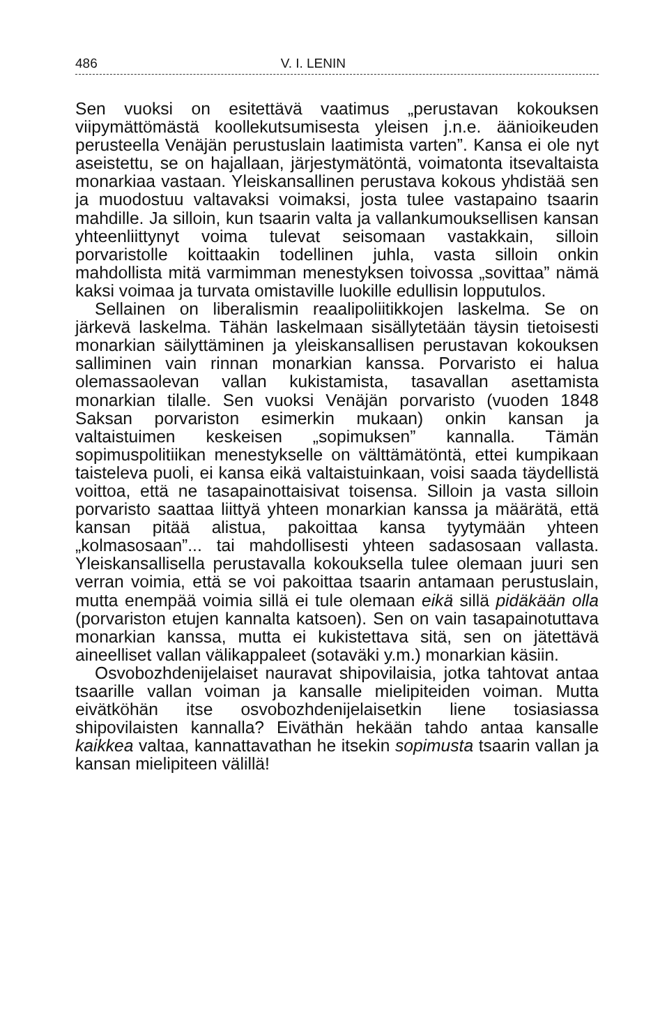486 V. I. LENIN
Sen vuoksi on esitettävä vaatimus „perustavan kokouksen viipymättömästä koollekutsumisesta yleisen j.n.e. äänioikeuden perusteella Venäjän perustuslain laatimista varten”. Kansa ei ole nyt aseistettu, se on hajallaan, järjestymätöntä, voimatonta itsevaltaista monarkiaa vastaan. Yleiskansallinen perustava kokous yhdistää sen ja muodostuu valtavaksi voimaksi, josta tulee vastapaino tsaarin mahdille. Ja silloin, kun tsaarin valta ja vallankumouksellisen kansan yhteenliittynyt voima tulevat seisomaan vastakkain, silloin porvaristolle koittaakin todellinen juhla, vasta silloin onkin mahdollista mitä varmimman menestyksen toivossa „sovittaa” nämä kaksi voimaa ja turvata omistaville luokille edullisin lopputulos.
Sellainen on liberalismin reaalipoliitikkojen laskelma. Se on järkevä laskelma. Tähän laskelmaan sisällytetään täysin tietoisesti monarkian säilyttäminen ja yleiskansallisen perustavan kokouksen salliminen vain rinnan monarkian kanssa. Porvaristo ei halua olemassaolevan vallan kukistamista, tasavallan asettamista monarkian tilalle. Sen vuoksi Venäjän porvaristo (vuoden 1848 Saksan porvariston esimerkin mukaan) onkin kansan ja valtaistuimen keskeisen „sopimuksen” kannalla. Tämän sopimuspolitiikan menestykselle on välttämätöntä, ettei kumpikaan taisteleva puoli, ei kansa eikä valtaistuinkaan, voisi saada täydellistä voittoa, että ne tasapainottaisivat toisensa. Silloin ja vasta silloin porvaristo saattaa liittyä yhteen monarkian kanssa ja määrätä, että kansan pitää alistua, pakoittaa kansa tyytymään yhteen „kolmasosaan”... tai mahdollisesti yhteen sadasosaan vallasta. Yleiskansallisella perustavalla kokouksella tulee olemaan juuri sen verran voimia, että se voi pakoittaa tsaarin antamaan perustuslain, mutta enempää voimia sillä ei tule olemaan eikä sillä pidäkään olla (porvariston etujen kannalta katsoen). Sen on vain tasapainotuttava monarkian kanssa, mutta ei kukistettava sitä, sen on jätettävä aineelliset vallan välikappaleet (sotaväki y.m.) monarkian käsiin.
Osvobozhdenijelaiset nauravat shipovilaisia, jotka tahtovat antaa tsaarille vallan voiman ja kansalle mielipiteiden voiman. Mutta eivätköhän itse osvobozhdenijelaisetkin liene tosiasiassa shipovilaisten kannalla? Eiväthän hekään tahdo antaa kansalle kaikkea valtaa, kannattavathan he itsekin sopimusta tsaarin vallan ja kansan mielipiteen välillä!